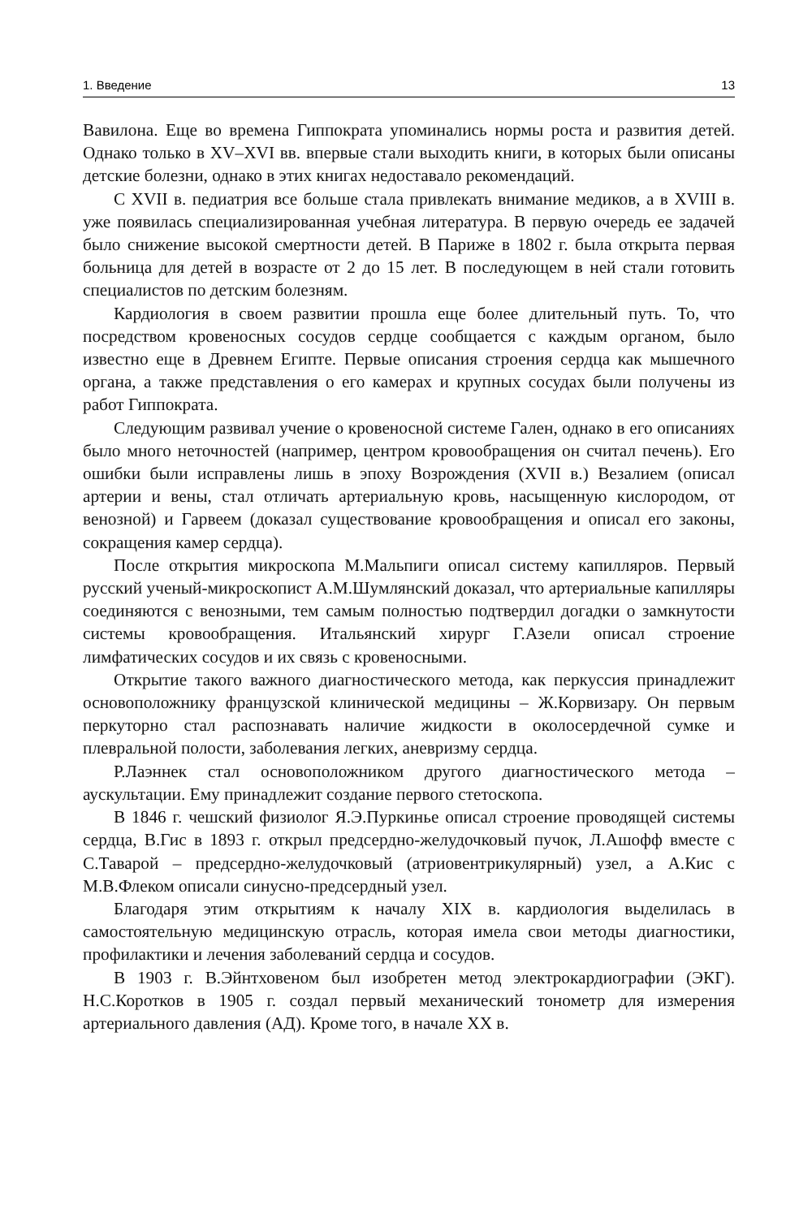1. Введение 13
Вавилона. Еще во времена Гиппократа упоминались нормы роста и развития детей. Однако только в XV–XVI вв. впервые стали выходить книги, в которых были описаны детские болезни, однако в этих книгах недоставало рекомендаций.
С XVII в. педиатрия все больше стала привлекать внимание медиков, а в XVIII в. уже появилась специализированная учебная литература. В первую очередь ее задачей было снижение высокой смертности детей. В Париже в 1802 г. была открыта первая больница для детей в возрасте от 2 до 15 лет. В последующем в ней стали готовить специалистов по детским болезням.
Кардиология в своем развитии прошла еще более длительный путь. То, что посредством кровеносных сосудов сердце сообщается с каждым органом, было известно еще в Древнем Египте. Первые описания строения сердца как мышечного органа, а также представления о его камерах и крупных сосудах были получены из работ Гиппократа.
Следующим развивал учение о кровеносной системе Гален, однако в его описаниях было много неточностей (например, центром кровообращения он считал печень). Его ошибки были исправлены лишь в эпоху Возрождения (XVII в.) Везалием (описал артерии и вены, стал отличать артериальную кровь, насыщенную кислородом, от венозной) и Гарвеем (доказал существование кровообращения и описал его законы, сокращения камер сердца).
После открытия микроскопа М.Мальпиги описал систему капилляров. Первый русский ученый-микроскопист А.М.Шумлянский доказал, что артериальные капилляры соединяются с венозными, тем самым полностью подтвердил догадки о замкнутости системы кровообращения. Итальянский хирург Г.Азели описал строение лимфатических сосудов и их связь с кровеносными.
Открытие такого важного диагностического метода, как перкуссия принадлежит основоположнику французской клинической медицины – Ж.Корвизару. Он первым перкуторно стал распознавать наличие жидкости в околосердечной сумке и плевральной полости, заболевания легких, аневризму сердца.
Р.Лаэннек стал основоположником другого диагностического метода – аускультации. Ему принадлежит создание первого стетоскопа.
В 1846 г. чешский физиолог Я.Э.Пуркинье описал строение проводящей системы сердца, В.Гис в 1893 г. открыл предсердно-желудочковый пучок, Л.Ашофф вместе с С.Таварой – предсердно-желудочковый (атриовентрикулярный) узел, а А.Кис с М.В.Флеком описали синусно-предсердный узел.
Благодаря этим открытиям к началу XIX в. кардиология выделилась в самостоятельную медицинскую отрасль, которая имела свои методы диагностики, профилактики и лечения заболеваний сердца и сосудов.
В 1903 г. В.Эйнтховеном был изобретен метод электрокардиографии (ЭКГ). Н.С.Коротков в 1905 г. создал первый механический тонометр для измерения артериального давления (АД). Кроме того, в начале XX в.